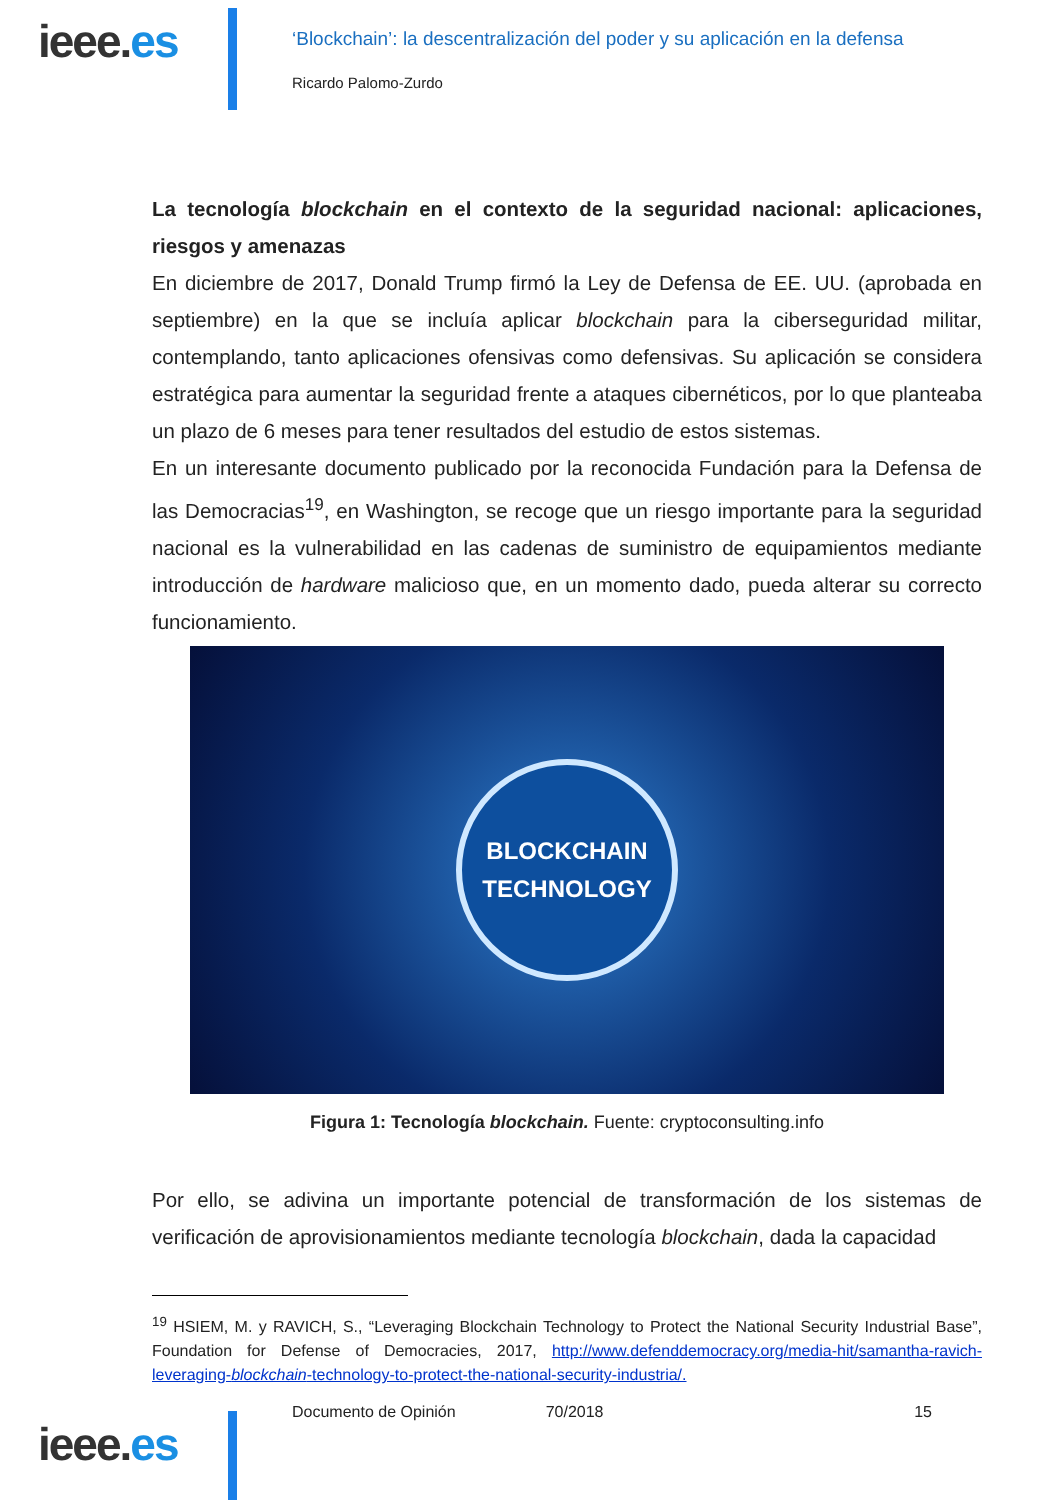ieee.es
‘Blockchain’: la descentralización del poder y su aplicación en la defensa
Ricardo Palomo-Zurdo
La tecnología blockchain en el contexto de la seguridad nacional: aplicaciones, riesgos y amenazas
En diciembre de 2017, Donald Trump firmó la Ley de Defensa de EE. UU. (aprobada en septiembre) en la que se incluía aplicar blockchain para la ciberseguridad militar, contemplando, tanto aplicaciones ofensivas como defensivas. Su aplicación se considera estratégica para aumentar la seguridad frente a ataques cibernéticos, por lo que planteaba un plazo de 6 meses para tener resultados del estudio de estos sistemas.
En un interesante documento publicado por la reconocida Fundación para la Defensa de las Democracias<sup>19</sup>, en Washington, se recoge que un riesgo importante para la seguridad nacional es la vulnerabilidad en las cadenas de suministro de equipamientos mediante introducción de hardware malicioso que, en un momento dado, pueda alterar su correcto funcionamiento.
BLOCKCHAIN
TECHNOLOGY
Figura 1: Tecnología blockchain. Fuente: cryptoconsulting.info
Por ello, se adivina un importante potencial de transformación de los sistemas de verificación de aprovisionamientos mediante tecnología blockchain, dada la capacidad
<sup>19</sup> HSIEM, M. y RAVICH, S., “Leveraging Blockchain Technology to Protect the National Security Industrial Base”, Foundation for Defense of Democracies, 2017, http://www.defenddemocracy.org/media-hit/samantha-ravich-leveraging-blockchain-technology-to-protect-the-national-security-industria/.
ieee.es
Documento de Opinión 70/2018 15